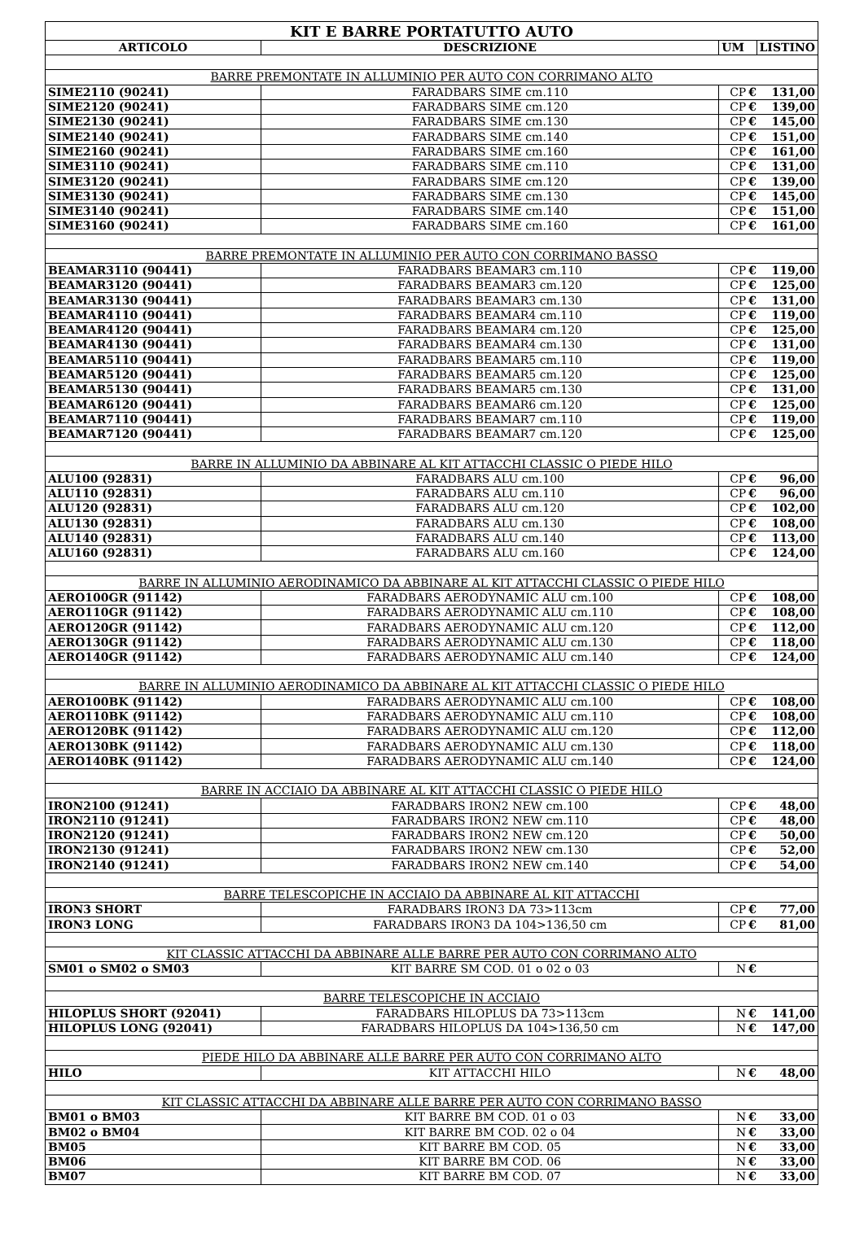| KIT E BARRE PORTATUTTO AUTO | | | | |
| ARTICOLO | DESCRIZIONE | UM | | LISTINO |
| BARRE PREMONTATE IN ALLUMINIO PER AUTO CON CORRIMANO ALTO | | | | |
| SIME2110 (90241) | FARADBARS SIME cm.110 | CP | € | 131,00 |
| SIME2120 (90241) | FARADBARS SIME cm.120 | CP | € | 139,00 |
| SIME2130 (90241) | FARADBARS SIME cm.130 | CP | € | 145,00 |
| SIME2140 (90241) | FARADBARS SIME cm.140 | CP | € | 151,00 |
| SIME2160 (90241) | FARADBARS SIME cm.160 | CP | € | 161,00 |
| SIME3110 (90241) | FARADBARS SIME cm.110 | CP | € | 131,00 |
| SIME3120 (90241) | FARADBARS SIME cm.120 | CP | € | 139,00 |
| SIME3130 (90241) | FARADBARS SIME cm.130 | CP | € | 145,00 |
| SIME3140 (90241) | FARADBARS SIME cm.140 | CP | € | 151,00 |
| SIME3160 (90241) | FARADBARS SIME cm.160 | CP | € | 161,00 |
| BARRE PREMONTATE IN ALLUMINIO PER AUTO CON CORRIMANO BASSO | | | | |
| BEAMAR3110 (90441) | FARADBARS BEAMAR3 cm.110 | CP | € | 119,00 |
| BEAMAR3120 (90441) | FARADBARS BEAMAR3 cm.120 | CP | € | 125,00 |
| BEAMAR3130 (90441) | FARADBARS BEAMAR3 cm.130 | CP | € | 131,00 |
| BEAMAR4110 (90441) | FARADBARS BEAMAR4 cm.110 | CP | € | 119,00 |
| BEAMAR4120 (90441) | FARADBARS BEAMAR4 cm.120 | CP | € | 125,00 |
| BEAMAR4130 (90441) | FARADBARS BEAMAR4 cm.130 | CP | € | 131,00 |
| BEAMAR5110 (90441) | FARADBARS BEAMAR5 cm.110 | CP | € | 119,00 |
| BEAMAR5120 (90441) | FARADBARS BEAMAR5 cm.120 | CP | € | 125,00 |
| BEAMAR5130 (90441) | FARADBARS BEAMAR5 cm.130 | CP | € | 131,00 |
| BEAMAR6120 (90441) | FARADBARS BEAMAR6 cm.120 | CP | € | 125,00 |
| BEAMAR7110 (90441) | FARADBARS BEAMAR7 cm.110 | CP | € | 119,00 |
| BEAMAR7120 (90441) | FARADBARS BEAMAR7 cm.120 | CP | € | 125,00 |
| BARRE IN ALLUMINIO DA ABBINARE AL KIT ATTACCHI CLASSIC O PIEDE HILO | | | | |
| ALU100 (92831) | FARADBARS ALU cm.100 | CP | € | 96,00 |
| ALU110 (92831) | FARADBARS ALU cm.110 | CP | € | 96,00 |
| ALU120 (92831) | FARADBARS ALU cm.120 | CP | € | 102,00 |
| ALU130 (92831) | FARADBARS ALU cm.130 | CP | € | 108,00 |
| ALU140 (92831) | FARADBARS ALU cm.140 | CP | € | 113,00 |
| ALU160 (92831) | FARADBARS ALU cm.160 | CP | € | 124,00 |
| BARRE IN ALLUMINIO AERODINAMICO DA ABBINARE AL KIT ATTACCHI CLASSIC O PIEDE HILO | | | | |
| AERO100GR (91142) | FARADBARS AERODYNAMIC ALU cm.100 | CP | € | 108,00 |
| AERO110GR (91142) | FARADBARS AERODYNAMIC ALU cm.110 | CP | € | 108,00 |
| AERO120GR (91142) | FARADBARS AERODYNAMIC ALU cm.120 | CP | € | 112,00 |
| AERO130GR (91142) | FARADBARS AERODYNAMIC ALU cm.130 | CP | € | 118,00 |
| AERO140GR (91142) | FARADBARS AERODYNAMIC ALU cm.140 | CP | € | 124,00 |
| BARRE IN ALLUMINIO AERODINAMICO DA ABBINARE AL KIT ATTACCHI CLASSIC O PIEDE HILO | | | | |
| AERO100BK (91142) | FARADBARS AERODYNAMIC ALU cm.100 | CP | € | 108,00 |
| AERO110BK (91142) | FARADBARS AERODYNAMIC ALU cm.110 | CP | € | 108,00 |
| AERO120BK (91142) | FARADBARS AERODYNAMIC ALU cm.120 | CP | € | 112,00 |
| AERO130BK (91142) | FARADBARS AERODYNAMIC ALU cm.130 | CP | € | 118,00 |
| AERO140BK (91142) | FARADBARS AERODYNAMIC ALU cm.140 | CP | € | 124,00 |
| BARRE IN ACCIAIO DA ABBINARE AL KIT ATTACCHI CLASSIC O PIEDE HILO | | | | |
| IRON2100 (91241) | FARADBARS IRON2 NEW cm.100 | CP | € | 48,00 |
| IRON2110 (91241) | FARADBARS IRON2 NEW cm.110 | CP | € | 48,00 |
| IRON2120 (91241) | FARADBARS IRON2 NEW cm.120 | CP | € | 50,00 |
| IRON2130 (91241) | FARADBARS IRON2 NEW cm.130 | CP | € | 52,00 |
| IRON2140 (91241) | FARADBARS IRON2 NEW cm.140 | CP | € | 54,00 |
| BARRE TELESCOPICHE IN ACCIAIO DA ABBINARE AL KIT ATTACCHI | | | | |
| IRON3 SHORT | FARADBARS IRON3 DA 73>113cm | CP | € | 77,00 |
| IRON3 LONG | FARADBARS IRON3 DA 104>136,50 cm | CP | € | 81,00 |
| KIT CLASSIC ATTACCHI DA ABBINARE ALLE BARRE PER AUTO CON CORRIMANO ALTO | | | | |
| SM01 o SM02 o SM03 | KIT BARRE SM COD. 01 o 02 o 03 | N | € | |
| BARRE TELESCOPICHE IN ACCIAIO | | | | |
| HILOPLUS SHORT (92041) | FARADBARS HILOPLUS DA 73>113cm | N | € | 141,00 |
| HILOPLUS LONG (92041) | FARADBARS HILOPLUS DA 104>136,50 cm | N | € | 147,00 |
| PIEDE HILO DA ABBINARE ALLE BARRE PER AUTO CON CORRIMANO ALTO | | | | |
| HILO | KIT ATTACCHI HILO | N | € | 48,00 |
| KIT CLASSIC ATTACCHI DA ABBINARE ALLE BARRE PER AUTO CON CORRIMANO BASSO | | | | |
| BM01 o BM03 | KIT BARRE BM COD. 01 o 03 | N | € | 33,00 |
| BM02 o BM04 | KIT BARRE BM COD. 02 o 04 | N | € | 33,00 |
| BM05 | KIT BARRE BM COD. 05 | N | € | 33,00 |
| BM06 | KIT BARRE BM COD. 06 | N | € | 33,00 |
| BM07 | KIT BARRE BM COD. 07 | N | € | 33,00 |